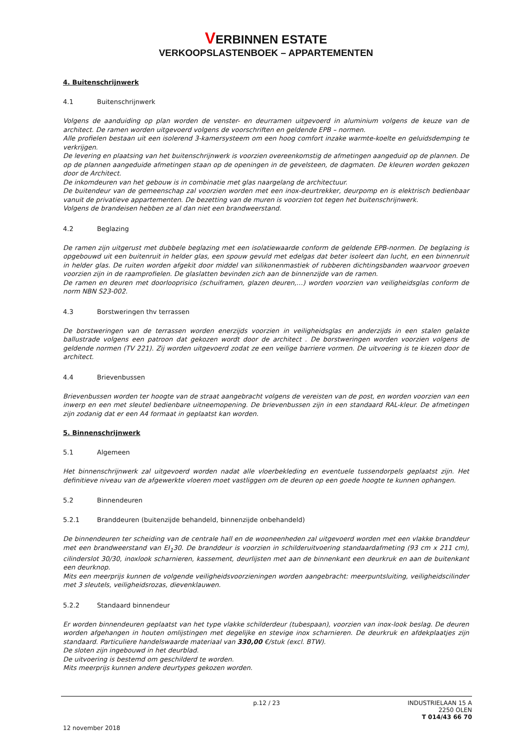VERBINNEN ESTATE
VERKOOPSLASTENBOEK – APPARTEMENTEN
4. Buitenschrijnwerk
4.1 Buitenschrijnwerk
Volgens de aanduiding op plan worden de venster- en deurramen uitgevoerd in aluminium volgens de keuze van de architect. De ramen worden uitgevoerd volgens de voorschriften en geldende EPB – normen.
Alle profielen bestaan uit een isolerend 3-kamersysteem om een hoog comfort inzake warmte-koelte en geluidsdemping te verkrijgen.
De levering en plaatsing van het buitenschrijnwerk is voorzien overeenkomstig de afmetingen aangeduid op de plannen. De op de plannen aangeduide afmetingen staan op de openingen in de gevelsteen, de dagmaten. De kleuren worden gekozen door de Architect.
De inkomdeuren van het gebouw is in combinatie met glas naargelang de architectuur.
De buitendeur van de gemeenschap zal voorzien worden met een inox-deurtrekker, deurpomp en is elektrisch bedienbaar vanuit de privatieve appartementen. De bezetting van de muren is voorzien tot tegen het buitenschrijnwerk.
Volgens de brandeisen hebben ze al dan niet een brandweerstand.
4.2 Beglazing
De ramen zijn uitgerust met dubbele beglazing met een isolatiewaarde conform de geldende EPB-normen. De beglazing is opgebouwd uit een buitenruit in helder glas, een spouw gevuld met edelgas dat beter isoleert dan lucht, en een binnenruit in helder glas. De ruiten worden afgekit door middel van silikonenmastiek of rubberen dichtingsbanden waarvoor groeven voorzien zijn in de raamprofielen. De glaslatten bevinden zich aan de binnenzijde van de ramen.
De ramen en deuren met doorlooprisico (schuiframen, glazen deuren,…) worden voorzien van veiligheidsglas conform de norm NBN S23-002.
4.3 Borstweringen thv terrassen
De borstweringen van de terrassen worden enerzijds voorzien in veiligheidsglas en anderzijds in een stalen gelakte ballustrade volgens een patroon dat gekozen wordt door de architect . De borstweringen worden voorzien volgens de geldende normen (TV 221). Zij worden uitgevoerd zodat ze een veilige barriere vormen. De uitvoering is te kiezen door de architect.
4.4 Brievenbussen
Brievenbussen worden ter hoogte van de straat aangebracht volgens de vereisten van de post, en worden voorzien van een inwerp en een met sleutel bedienbare uitneemopening. De brievenbussen zijn in een standaard RAL-kleur. De afmetingen zijn zodanig dat er een A4 formaat in geplaatst kan worden.
5. Binnenschrijnwerk
5.1 Algemeen
Het binnenschrijnwerk zal uitgevoerd worden nadat alle vloerbekleding en eventuele tussendorpels geplaatst zijn. Het definitieve niveau van de afgewerkte vloeren moet vastliggen om de deuren op een goede hoogte te kunnen ophangen.
5.2 Binnendeuren
5.2.1 Branddeuren (buitenzijde behandeld, binnenzijde onbehandeld)
De binnendeuren ter scheiding van de centrale hall en de wooneenheden zal uitgevoerd worden met een vlakke branddeur met een brandweerstand van EI<sub>1</sub>30. De branddeur is voorzien in schilderuitvoering standaardafmeting (93 cm x 211 cm), cilinderslot 30/30, inoxlook scharnieren, kassement, deurlijsten met aan de binnenkant een deurkruk en aan de buitenkant een deurknop.
Mits een meerprijs kunnen de volgende veiligheidsvoorzieningen worden aangebracht: meerpuntsluiting, veiligheidscilinder met 3 sleutels, veiligheidsrozas, dievenklauwen.
5.2.2 Standaard binnendeur
Er worden binnendeuren geplaatst van het type vlakke schilderdeur (tubespaan), voorzien van inox-look beslag. De deuren worden afgehangen in houten omlijstingen met degelijke en stevige inox scharnieren. De deurkruk en afdekplaatjes zijn standaard. Particuliere handelswaarde materiaal van 330,00 €/stuk (excl. BTW).
De sloten zijn ingebouwd in het deurblad.
De uitvoering is bestemd om geschilderd te worden.
Mits meerprijs kunnen andere deurtypes gekozen worden.
p.12 / 23 INDUSTRIELAAN 15 A
2250 OLEN
T 014/43 66 70
12 november 2018